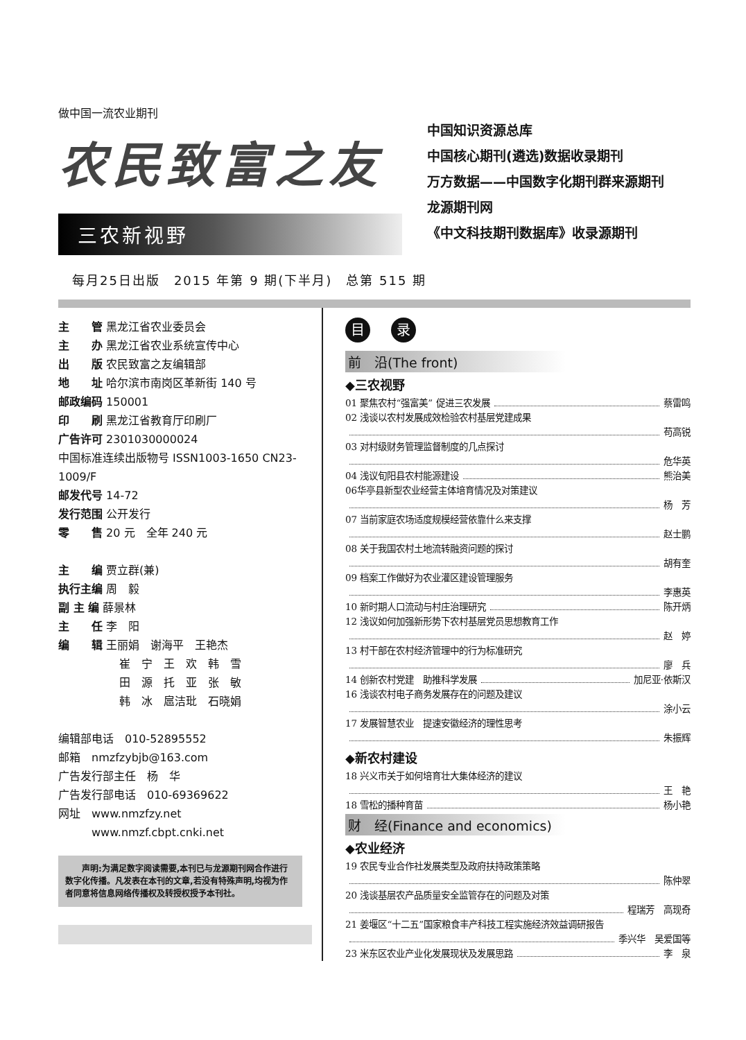做中国一流农业期刊
农民致富之友
三农新视野
中国知识资源总库
中国核心期刊(遴选)数据收录期刊
万方数据——中国数字化期刊群来源期刊
龙源期刊网
《中文科技期刊数据库》收录源期刊
每月25日出版　2015 年第 9 期(下半月)　总第 515 期
主　　管 黑龙江省农业委员会
主　　办 黑龙江省农业系统宣传中心
出　　版 农民致富之友编辑部
地　　址 哈尔滨市南岗区革新街 140 号
邮政编码 150001
印　　刷 黑龙江省教育厅印刷厂
广告许可 2301030000024
中国标准连续出版物号 ISSN1003-1650 CN23-1009/F
邮发代号 14-72
发行范围 公开发行
零　　售 20 元　全年 240 元
主　　编 贾立群(兼)
执行主编 周　毅
副 主 编 薛景林
主　　任 李　阳
编　　辑 王丽娟　谢海平　王艳杰
崔　宁　王　欢　韩　雪
田　源　托　亚　张　敏
韩　冰　扈洁玭　石晓娟
编辑部电话　010-52895552
邮箱　nmzfzybjb@163.com
广告发行部主任　杨　华
广告发行部电话　010-69369622
网址　www.nmzfzy.net
　　　www.nmzf.cbpt.cnki.net
　　声明:为满足数字阅读需要,本刊已与龙源期刊网合作进行数字化传播。凡发表在本刊的文章,若没有特殊声明,均视为作者同意将信息网络传播权及转授权授予本刊社。
目录
前　沿(The front)
◆三农视野
01 聚焦农村“强富美” 促进三农发展 蔡雷鸣
02 浅谈以农村发展成效检验农村基层党建成果
苟高锐
03 对村级财务管理监督制度的几点探讨
危华英
04 浅议旬阳县农村能源建设 熊治美
06华亭县新型农业经营主体培育情况及对策建议
杨　芳
07 当前家庭农场适度规模经营依靠什么来支撑
赵士鹏
08 关于我国农村土地流转融资问题的探讨
胡有奎
09 档案工作做好为农业灌区建设管理服务
李惠英
10 新时期人口流动与村庄治理研究 陈开炳
12 浅议如何加强新形势下农村基层党员思想教育工作
赵　婷
13 村干部在农村经济管理中的行为标准研究
廖　兵
14 创新农村党建　助推科学发展 加尼亚·依斯汉
16 浅谈农村电子商务发展存在的问题及建议
涂小云
17 发展智慧农业　提速安徽经济的理性思考
朱振辉
◆新农村建设
18 兴义市关于如何培育壮大集体经济的建议
王　艳
18 雪松的播种育苗 杨小艳
财　经(Finance and economics)
◆农业经济
19 农民专业合作社发展类型及政府扶持政策策略
陈仲翠
20 浅谈基层农产品质量安全监管存在的问题及对策
程瑞芳　高现奇
21 姜堰区“十二五”国家粮食丰产科技工程实施经济效益调研报告
季兴华　吴爱国等
23 米东区农业产业化发展现状及发展思路 李　泉